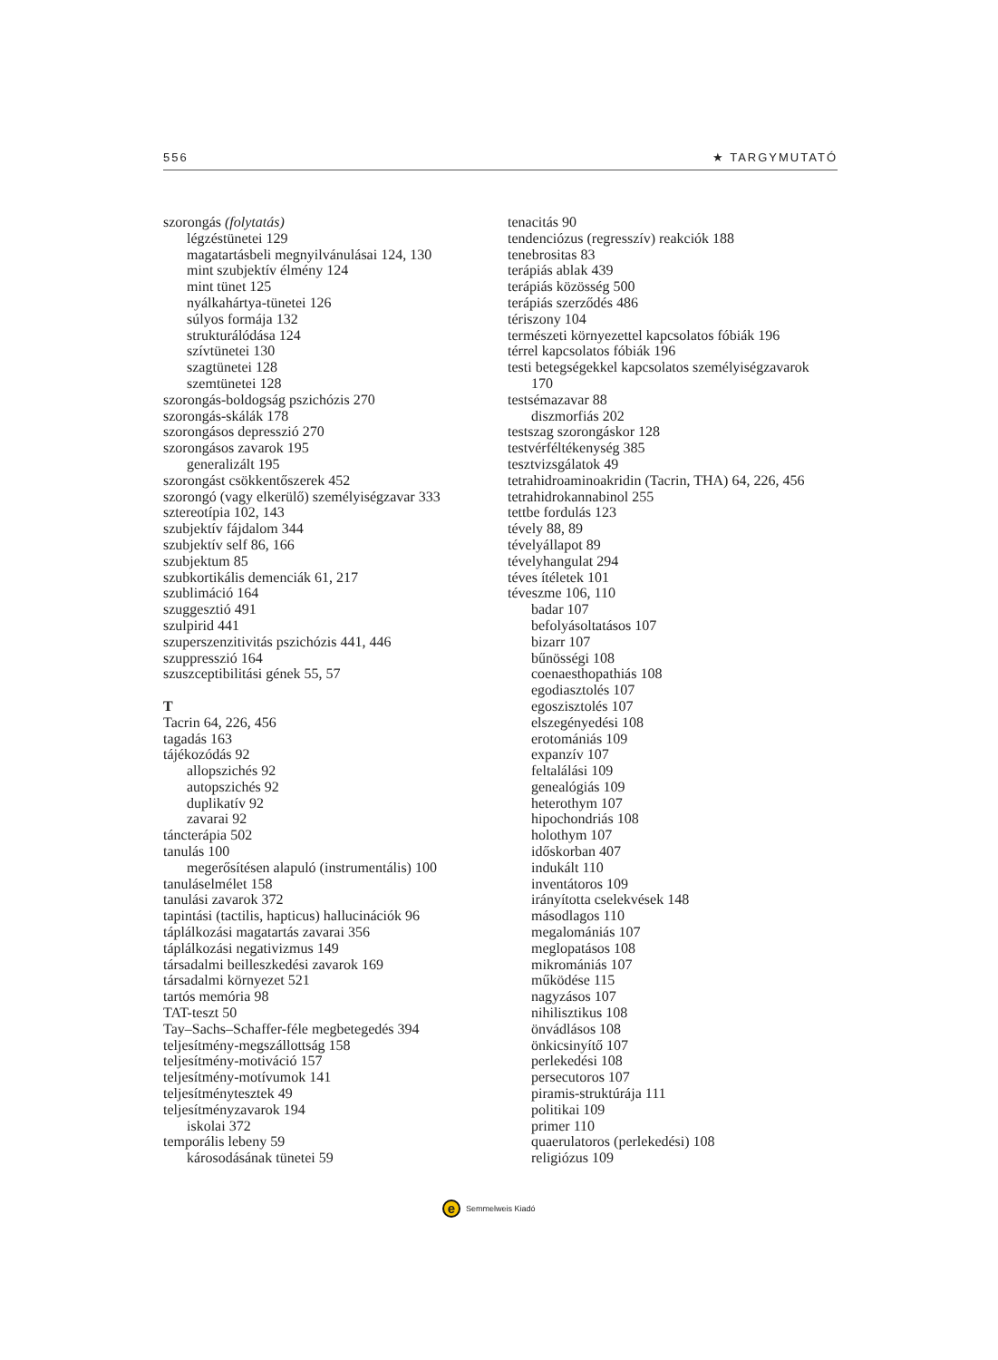556 ★ TARGYMUTATÓ
szorongás (folytatás)
légzéstünetei 129
magatartásbeli megnyilvánulásai 124, 130
mint szubjektív élmény 124
mint tünet 125
nyálkahártya-tünetei 126
súlyos formája 132
strukturálódása 124
szívtünetei 130
szagtünetei 128
szemtünetei 128
szorongás-boldogság pszichózis 270
szorongás-skálák 178
szorongásos depresszió 270
szorongásos zavarok 195
generalizált 195
szorongást csökkentőszerek 452
szorongó (vagy elkerülő) személyiségzavar 333
sztereotípia 102, 143
szubjektív fájdalom 344
szubjektív self 86, 166
szubjektum 85
szubkortikális demenciák 61, 217
szublimáció 164
szuggesztió 491
szulpirid 441
szuperszenzitivitás pszichózis 441, 446
szuppresszió 164
szuszceptibilitási gének 55, 57
T
Tacrin 64, 226, 456
tagadás 163
tájékozódás 92
allopszichés 92
autopszichés 92
duplikatív 92
zavarai 92
táncterápia 502
tanulás 100
megerősítésen alapuló (instrumentális) 100
tanuláselmélet 158
tanulási zavarok 372
tapintási (tactilis, hapticus) hallucinációk 96
táplálkozási magatartás zavarai 356
táplálkozási negativizmus 149
társadalmi beilleszkedési zavarok 169
társadalmi környezet 521
tartós memória 98
TAT-teszt 50
Tay–Sachs–Schaffer-féle megbetegedés 394
teljesítmény-megszállottság 158
teljesítmény-motiváció 157
teljesítmény-motívumok 141
teljesítménytesztek 49
teljesítményzavarok 194
iskolai 372
temporális lebeny 59
károsodásának tünetei 59
tenacitás 90
tendenciózus (regresszív) reakciók 188
tenebrositas 83
terápiás ablak 439
terápiás közösség 500
terápiás szerződés 486
tériszony 104
természeti környezettel kapcsolatos fóbiák 196
térrel kapcsolatos fóbiák 196
testi betegségekkel kapcsolatos személyiségzavarok
170
testsémazavar 88
diszmorfiás 202
testszag szorongáskor 128
testvérféltékenység 385
tesztvizsgálatok 49
tetrahidroaminoakridin (Tacrin, THA) 64, 226, 456
tetrahidrokannabinol 255
tettbe fordulás 123
tévely 88, 89
tévelyállapot 89
tévelyhangulat 294
téves ítéletek 101
téveszme 106, 110
badar 107
befolyásoltatásos 107
bizarr 107
bűnösségi 108
coenaesthopathiás 108
egodiasztolés 107
egoszisztolés 107
elszegényedési 108
erotomániás 109
expanzív 107
feltalálási 109
genealógiás 109
heterothym 107
hipochondriás 108
holothym 107
időskorban 407
indukált 110
inventátoros 109
irányította cselekvések 148
másodlagos 110
megalomániás 107
meglopatásos 108
mikromániás 107
működése 115
nagyzásos 107
nihilisztikus 108
önvádlásos 108
önkicsinyítő 107
perlekedési 108
persecutoros 107
piramis-struktúrája 111
politikai 109
primer 110
quaerulatoros (perlekedési) 108
religiózus 109
e
Semmelweis Kiadó